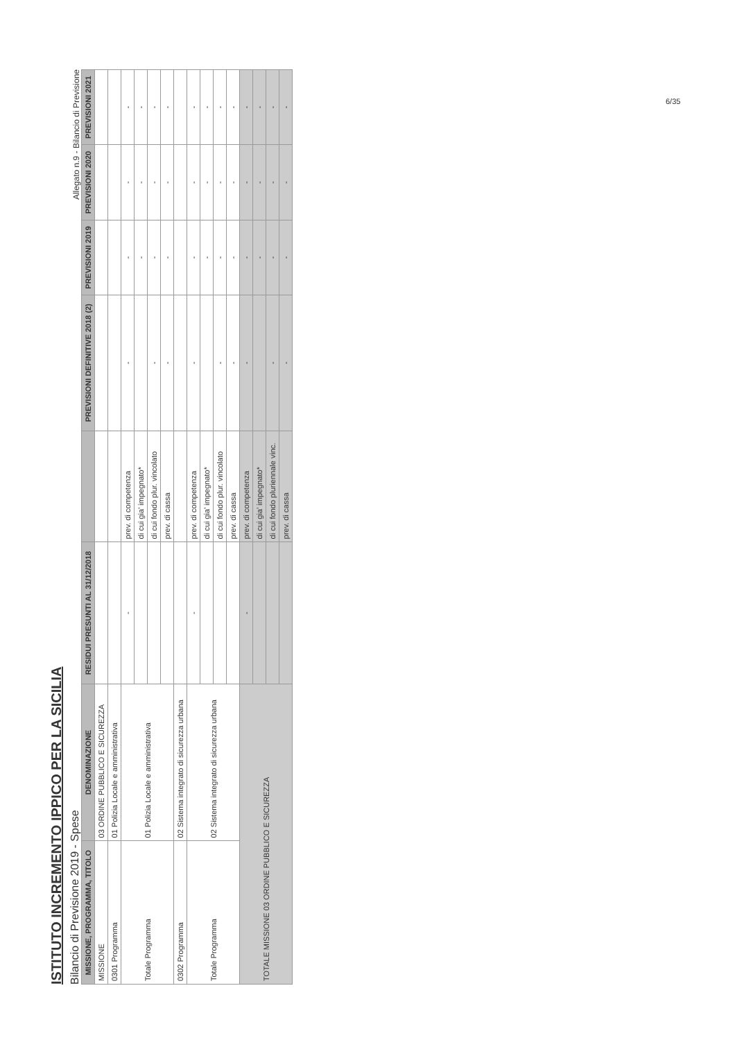ISTITUTO INCREMENTO IPPICO PER LA SICILIA
Bilancio di Previsione 2019 - Spese
Allegato n.9 - Bilancio di Previsione
| MISSIONE, PROGRAMMA, TITOLO | DENOMINAZIONE | RESIDUI PRESUNTI AL 31/12/2018 | | PREVISIONI DEFINITIVE 2018 (2) | PREVISIONI 2019 | PREVISIONI 2020 | PREVISIONI 2021 |
| --- | --- | --- | --- | --- | --- | --- | --- |
| MISSIONE | 03 ORDINE PUBBLICO E SICUREZZA | | | | | | |
| 0301 Programma | 01 Polizia Locale e amministrativa | | | | | | |
| Totale Programma | 01 Polizia Locale e amministrativa | - | prev. di competenza | - | - | - | - |
| | | | di cui gia' impegnato* | | - | - | - |
| | | | di cui fondo plur. vincolato | - | - | - | - |
| | | | prev. di cassa | - | - | - | - |
| 0302 Programma | 02 Sistema integrato di sicurezza urbana | | | | | | |
| Totale Programma | 02 Sistema integrato di sicurezza urbana | - | prev. di competenza | - | - | - | - |
| | | | di cui gia' impegnato* | | - | - | - |
| | | | di cui fondo plur. vincolato | - | - | - | - |
| | | | prev. di cassa | - | - | - | - |
| TOTALE MISSIONE 03 ORDINE PUBBLICO E SICUREZZA | | - | prev. di competenza | - | - | - | - |
| | | | di cui gia' impegnato* | | - | - | - |
| | | | di cui fondo pluriennale vinc. | - | - | - | - |
| | | | prev. di cassa | - | - | - | - |
6/35